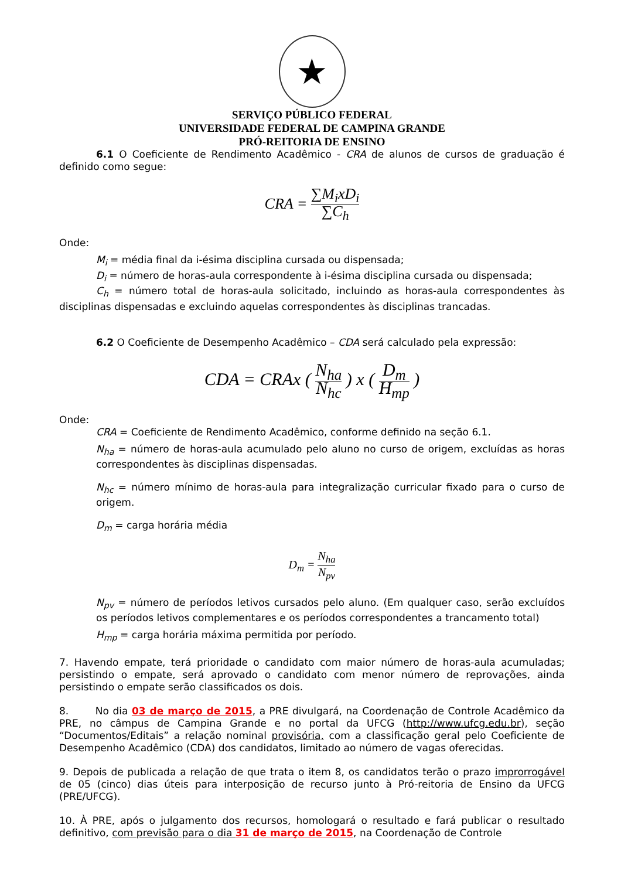★
SERVIÇO PÚBLICO FEDERAL
UNIVERSIDADE FEDERAL DE CAMPINA GRANDE
PRÓ-REITORIA DE ENSINO
6.1 O Coeficiente de Rendimento Acadêmico - CRA de alunos de cursos de graduação é definido como segue:
CRA = ∑M<sub>i</sub>xD<sub>i</sub> ∑C<sub>h</sub>
Onde:
M<sub>i</sub> = média final da i-ésima disciplina cursada ou dispensada;
D<sub>i</sub> = número de horas-aula correspondente à i-ésima disciplina cursada ou dispensada;
C<sub>h</sub> = número total de horas-aula solicitado, incluindo as horas-aula correspondentes às disciplinas dispensadas e excluindo aquelas correspondentes às disciplinas trancadas.
6.2 O Coeficiente de Desempenho Acadêmico – CDA será calculado pela expressão:
CDA = CRAx ( N<sub>ha</sub> N<sub>hc</sub> ) x ( D<sub>m</sub> H<sub>mp</sub> )
Onde:
CRA = Coeficiente de Rendimento Acadêmico, conforme definido na seção 6.1.
N<sub>ha</sub> = número de horas-aula acumulado pelo aluno no curso de origem, excluídas as horas correspondentes às disciplinas dispensadas.
N<sub>hc</sub> = número mínimo de horas-aula para integralização curricular fixado para o curso de origem.
D<sub>m</sub> = carga horária média
D<sub>m</sub> = N<sub>ha</sub> N<sub>pv</sub>
N<sub>pv</sub> = número de períodos letivos cursados pelo aluno. (Em qualquer caso, serão excluídos os períodos letivos complementares e os períodos correspondentes a trancamento total)
H<sub>mp</sub> = carga horária máxima permitida por período.
7. Havendo empate, terá prioridade o candidato com maior número de horas-aula acumuladas; persistindo o empate, será aprovado o candidato com menor número de reprovações, ainda persistindo o empate serão classificados os dois.
8. No dia 03 de março de 2015, a PRE divulgará, na Coordenação de Controle Acadêmico da PRE, no câmpus de Campina Grande e no portal da UFCG (http://www.ufcg.edu.br), seção “Documentos/Editais” a relação nominal provisória, com a classificação geral pelo Coeficiente de Desempenho Acadêmico (CDA) dos candidatos, limitado ao número de vagas oferecidas.
9. Depois de publicada a relação de que trata o item 8, os candidatos terão o prazo improrrogável de 05 (cinco) dias úteis para interposição de recurso junto à Pró-reitoria de Ensino da UFCG (PRE/UFCG).
10. À PRE, após o julgamento dos recursos, homologará o resultado e fará publicar o resultado definitivo, com previsão para o dia 31 de março de 2015, na Coordenação de Controle